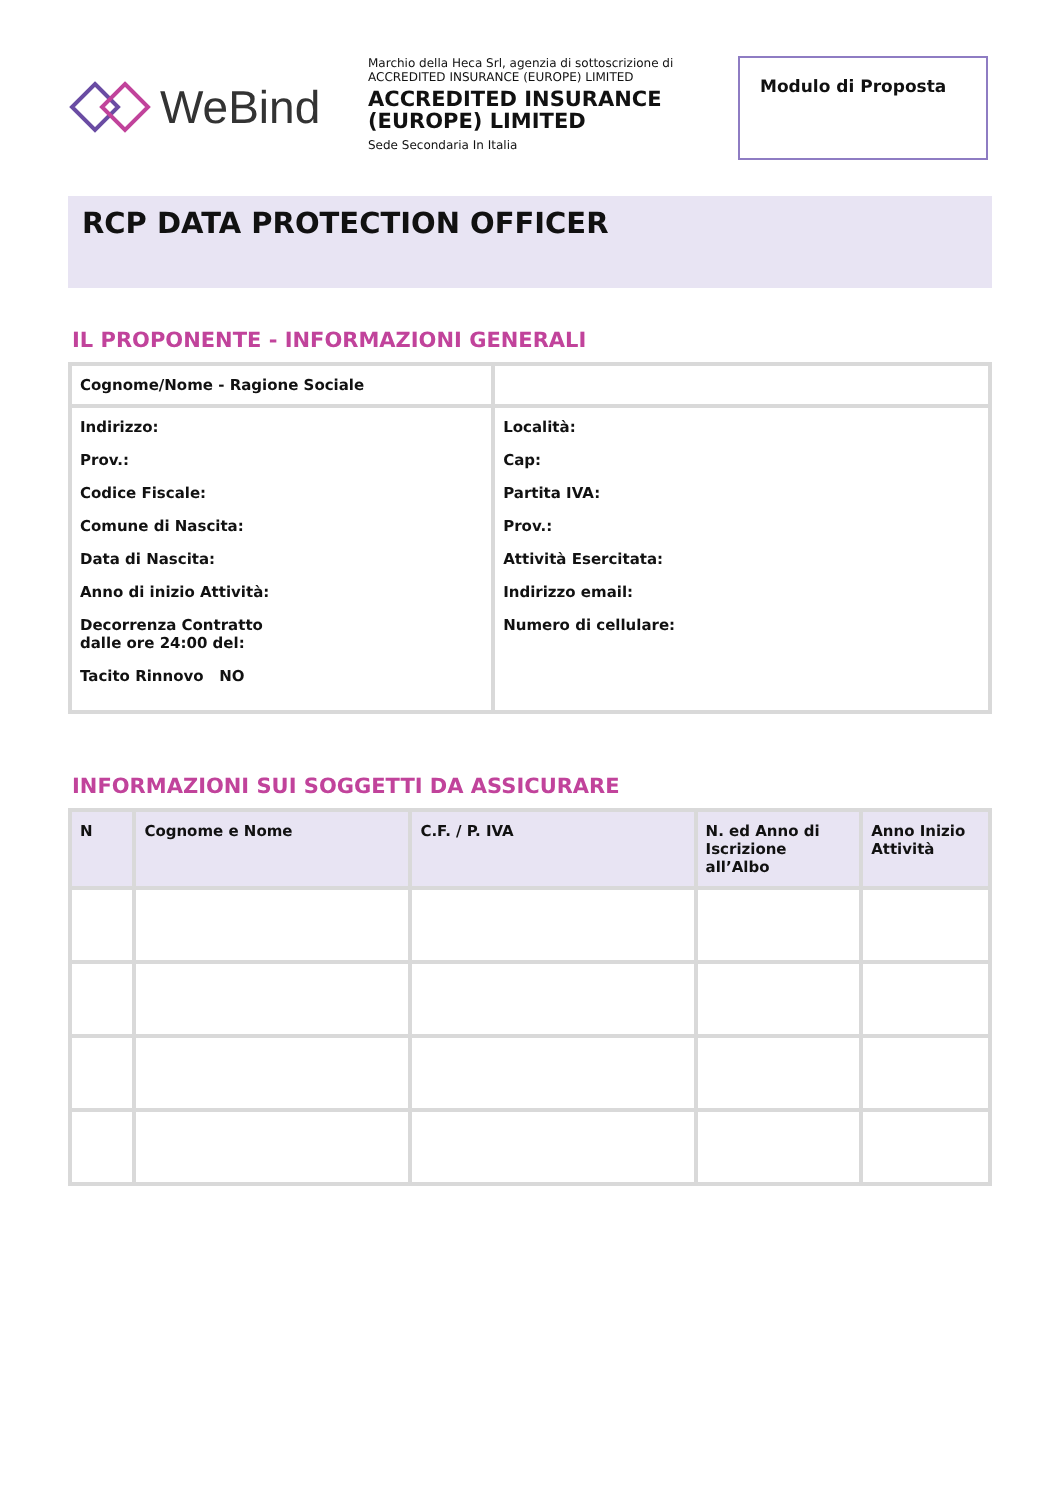WeBind
Marchio della Heca Srl, agenzia di sottoscrizione di ACCREDITED INSURANCE (EUROPE) LIMITED
ACCREDITED INSURANCE (EUROPE) LIMITED
Sede Secondaria In Italia
Modulo di Proposta
RCP DATA PROTECTION OFFICER
IL PROPONENTE - INFORMAZIONI GENERALI
| Cognome/Nome - Ragione Sociale | |
| Indirizzo: Prov.: Codice Fiscale: Comune di Nascita: Data di Nascita: Anno di inizio Attività: Decorrenza Contratto dalle ore 24:00 del: Tacito Rinnovo NO | Località: Cap: Partita IVA: Prov.: Attività Esercitata: Indirizzo email: Numero di cellulare: |
INFORMAZIONI SUI SOGGETTI DA ASSICURARE
| N | Cognome e Nome | C.F. / P. IVA | N. ed Anno di Iscrizione all’Albo | Anno Inizio Attività |
| --- | --- | --- | --- | --- |